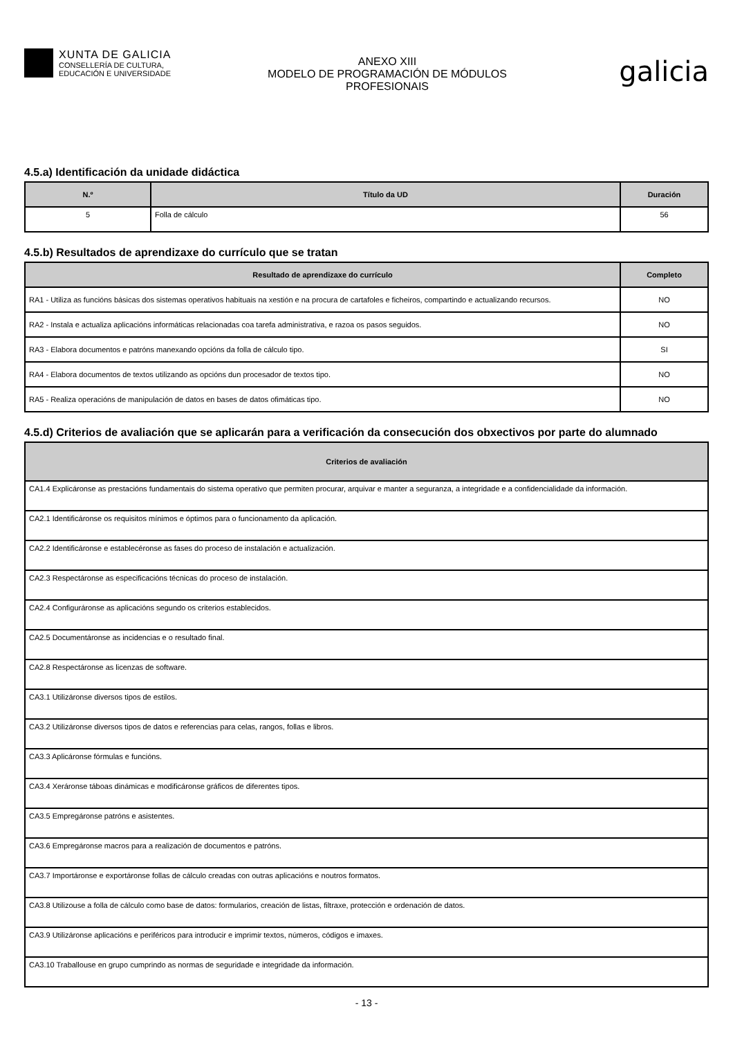XUNTA DE GALICIA
CONSELLERÍA DE CULTURA,
EDUCACIÓN E UNIVERSIDADE
ANEXO XIII
MODELO DE PROGRAMACIÓN DE MÓDULOS
PROFESIONAIS
galicia
4.5.a) Identificación da unidade didáctica
| N.º | Título da UD | Duración |
| --- | --- | --- |
| 5 | Folla de cálculo | 56 |
4.5.b) Resultados de aprendizaxe do currículo que se tratan
| Resultado de aprendizaxe do currículo | Completo |
| --- | --- |
| RA1 - Utiliza as funcións básicas dos sistemas operativos habituais na xestión e na procura de cartafoles e ficheiros, compartindo e actualizando recursos. | NO |
| RA2 - Instala e actualiza aplicacións informáticas relacionadas coa tarefa administrativa, e razoa os pasos seguidos. | NO |
| RA3 - Elabora documentos e patróns manexando opcións da folla de cálculo tipo. | SI |
| RA4 - Elabora documentos de textos utilizando as opcións dun procesador de textos tipo. | NO |
| RA5 - Realiza operacións de manipulación de datos en bases de datos ofimáticas tipo. | NO |
4.5.d) Criterios de avaliación que se aplicarán para a verificación da consecución dos obxectivos por parte do alumnado
| Criterios de avaliación |
| --- |
| CA1.4 Explicáronse as prestacións fundamentais do sistema operativo que permiten procurar, arquivar e manter a seguranza, a integridade e a confidencialidade da información. |
| CA2.1 Identificáronse os requisitos mínimos e óptimos para o funcionamento da aplicación. |
| CA2.2 Identificáronse e establecéronse as fases do proceso de instalación e actualización. |
| CA2.3 Respectáronse as especificacións técnicas do proceso de instalación. |
| CA2.4 Configuráronse as aplicacións segundo os criterios establecidos. |
| CA2.5 Documentáronse as incidencias e o resultado final. |
| CA2.8 Respectáronse as licenzas de software. |
| CA3.1 Utilizáronse diversos tipos de estilos. |
| CA3.2 Utilizáronse diversos tipos de datos e referencias para celas, rangos, follas e libros. |
| CA3.3 Aplicáronse fórmulas e funcións. |
| CA3.4 Xeráronse táboas dinámicas e modificáronse gráficos de diferentes tipos. |
| CA3.5 Empregáronse patróns e asistentes. |
| CA3.6 Empregáronse macros para a realización de documentos e patróns. |
| CA3.7 Importáronse e exportáronse follas de cálculo creadas con outras aplicacións e noutros formatos. |
| CA3.8 Utilizouse a folla de cálculo como base de datos: formularios, creación de listas, filtraxe, protección e ordenación de datos. |
| CA3.9 Utilizáronse aplicacións e periféricos para introducir e imprimir textos, números, códigos e imaxes. |
| CA3.10 Traballouse en grupo cumprindo as normas de seguridade e integridade da información. |
- 13 -